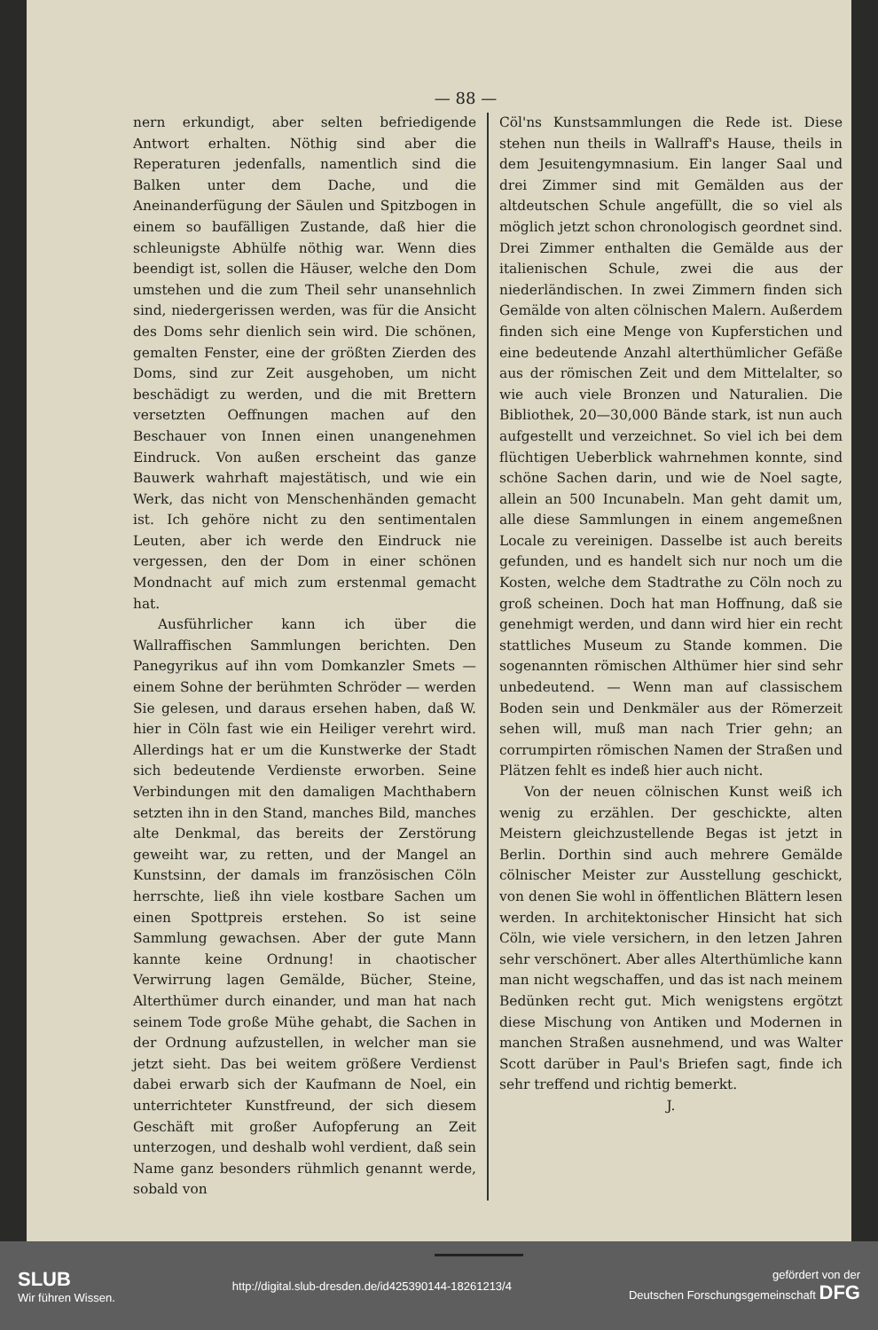— 88 —
nern erkundigt, aber selten befriedigende Antwort erhalten. Nöthig sind aber die Reperaturen jedenfalls, namentlich sind die Balken unter dem Dache, und die Aneinanderfügung der Säulen und Spitzbogen in einem so baufälligen Zustande, daß hier die schleunigste Abhülfe nöthig war. Wenn dies beendigt ist, sollen die Häuser, welche den Dom umstehen und die zum Theil sehr unansehnlich sind, niedergerissen werden, was für die Ansicht des Doms sehr dienlich sein wird. Die schönen, gemalten Fenster, eine der größten Zierden des Doms, sind zur Zeit ausgehoben, um nicht beschädigt zu werden, und die mit Brettern versetzten Oeffnungen machen auf den Beschauer von Innen einen unangenehmen Eindruck. Von außen erscheint das ganze Bauwerk wahrhaft majestätisch, und wie ein Werk, das nicht von Menschenhänden gemacht ist. Ich gehöre nicht zu den sentimentalen Leuten, aber ich werde den Eindruck nie vergessen, den der Dom in einer schönen Mondnacht auf mich zum erstenmal gemacht hat.
Ausführlicher kann ich über die Wallraffischen Sammlungen berichten. Den Panegyrikus auf ihn vom Domkanzler Smets — einem Sohne der berühmten Schröder — werden Sie gelesen, und daraus ersehen haben, daß W. hier in Cöln fast wie ein Heiliger verehrt wird. Allerdings hat er um die Kunstwerke der Stadt sich bedeutende Verdienste erworben. Seine Verbindungen mit den damaligen Machthabern setzten ihn in den Stand, manches Bild, manches alte Denkmal, das bereits der Zerstörung geweiht war, zu retten, und der Mangel an Kunstsinn, der damals im französischen Cöln herrschte, ließ ihn viele kostbare Sachen um einen Spottpreis erstehen. So ist seine Sammlung gewachsen. Aber der gute Mann kannte keine Ordnung! in chaotischer Verwirrung lagen Gemälde, Bücher, Steine, Alterthümer durch einander, und man hat nach seinem Tode große Mühe gehabt, die Sachen in der Ordnung aufzustellen, in welcher man sie jetzt sieht. Das bei weitem größere Verdienst dabei erwarb sich der Kaufmann de Noel, ein unterrichteter Kunstfreund, der sich diesem Geschäft mit großer Aufopferung an Zeit unterzogen, und deshalb wohl verdient, daß sein Name ganz besonders rühmlich genannt werde, sobald von
Cöl'ns Kunstsammlungen die Rede ist. Diese stehen nun theils in Wallraff's Hause, theils in dem Jesuitengymnasium. Ein langer Saal und drei Zimmer sind mit Gemälden aus der altdeutschen Schule angefüllt, die so viel als möglich jetzt schon chronologisch geordnet sind. Drei Zimmer enthalten die Gemälde aus der italienischen Schule, zwei die aus der niederländischen. In zwei Zimmern finden sich Gemälde von alten cölnischen Malern. Außerdem finden sich eine Menge von Kupferstichen und eine bedeutende Anzahl alterthümlicher Gefäße aus der römischen Zeit und dem Mittelalter, so wie auch viele Bronzen und Naturalien. Die Bibliothek, 20—30,000 Bände stark, ist nun auch aufgestellt und verzeichnet. So viel ich bei dem flüchtigen Ueberblick wahrnehmen konnte, sind schöne Sachen darin, und wie de Noel sagte, allein an 500 Incunabeln. Man geht damit um, alle diese Sammlungen in einem angemeßnen Locale zu vereinigen. Dasselbe ist auch bereits gefunden, und es handelt sich nur noch um die Kosten, welche dem Stadtrathe zu Cöln noch zu groß scheinen. Doch hat man Hoffnung, daß sie genehmigt werden, und dann wird hier ein recht stattliches Museum zu Stande kommen. Die sogenannten römischen Althümer hier sind sehr unbedeutend. — Wenn man auf classischem Boden sein und Denkmäler aus der Römerzeit sehen will, muß man nach Trier gehn; an corrumpirten römischen Namen der Straßen und Plätzen fehlt es indeß hier auch nicht.
Von der neuen cölnischen Kunst weiß ich wenig zu erzählen. Der geschickte, alten Meistern gleichzustellende Begas ist jetzt in Berlin. Dorthin sind auch mehrere Gemälde cölnischer Meister zur Ausstellung geschickt, von denen Sie wohl in öffentlichen Blättern lesen werden. In architektonischer Hinsicht hat sich Cöln, wie viele versichern, in den letzen Jahren sehr verschönert. Aber alles Alterthümliche kann man nicht wegschaffen, und das ist nach meinem Bedünken recht gut. Mich wenigstens ergötzt diese Mischung von Antiken und Modernen in manchen Straßen ausnehmend, und was Walter Scott darüber in Paul's Briefen sagt, finde ich sehr treffend und richtig bemerkt.
J.
SLUB
Wir führen Wissen.
http://digital.slub-dresden.de/id425390144-18261213/4
gefördert von der
Deutschen Forschungsgemeinschaft DFG